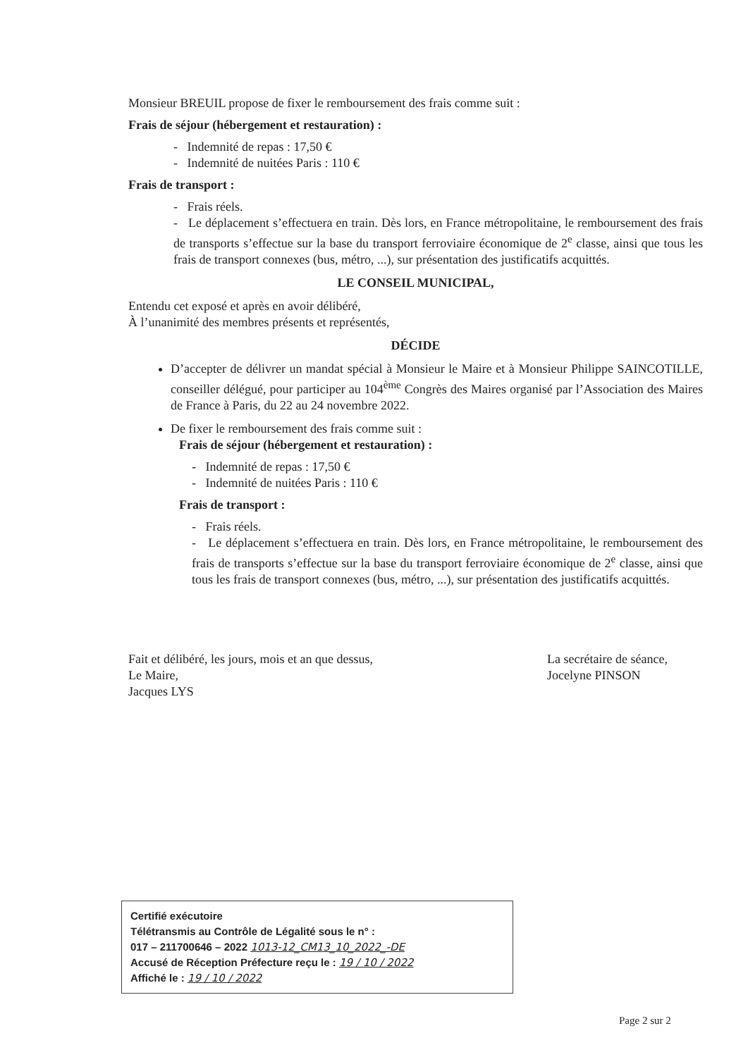Monsieur BREUIL propose de fixer le remboursement des frais comme suit :
Frais de séjour (hébergement et restauration) :
- Indemnité de repas : 17,50 €
- Indemnité de nuitées Paris : 110 €
Frais de transport :
- Frais réels.
- Le déplacement s’effectuera en train. Dès lors, en France métropolitaine, le remboursement des frais de transports s’effectue sur la base du transport ferroviaire économique de 2<sup>e</sup> classe, ainsi que tous les frais de transport connexes (bus, métro, ...), sur présentation des justificatifs acquittés.
LE CONSEIL MUNICIPAL,
Entendu cet exposé et après en avoir délibéré,
À l’unanimité des membres présents et représentés,
DÉCIDE
D’accepter de délivrer un mandat spécial à Monsieur le Maire et à Monsieur Philippe SAINCOTILLE, conseiller délégué, pour participer au 104<sup>ème</sup> Congrès des Maires organisé par l’Association des Maires de France à Paris, du 22 au 24 novembre 2022.
De fixer le remboursement des frais comme suit :
Frais de séjour (hébergement et restauration) :
- Indemnité de repas : 17,50 €
- Indemnité de nuitées Paris : 110 €
Frais de transport :
- Frais réels.
- Le déplacement s’effectuera en train. Dès lors, en France métropolitaine, le remboursement des frais de transports s’effectue sur la base du transport ferroviaire économique de 2<sup>e</sup> classe, ainsi que tous les frais de transport connexes (bus, métro, ...), sur présentation des justificatifs acquittés.
Fait et délibéré, les jours, mois et an que dessus,
Le Maire,
Jacques LYS
La secrétaire de séance,
Jocelyne PINSON
Certifié exécutoire
Télétransmis au Contrôle de Légalité sous le n° :
017 – 211700646 – 2022 1013-12_CM13_10_2022_-DE
Accusé de Réception Préfecture reçu le : 19 / 10 / 2022
Affiché le : 19 / 10 / 2022
Page 2 sur 2